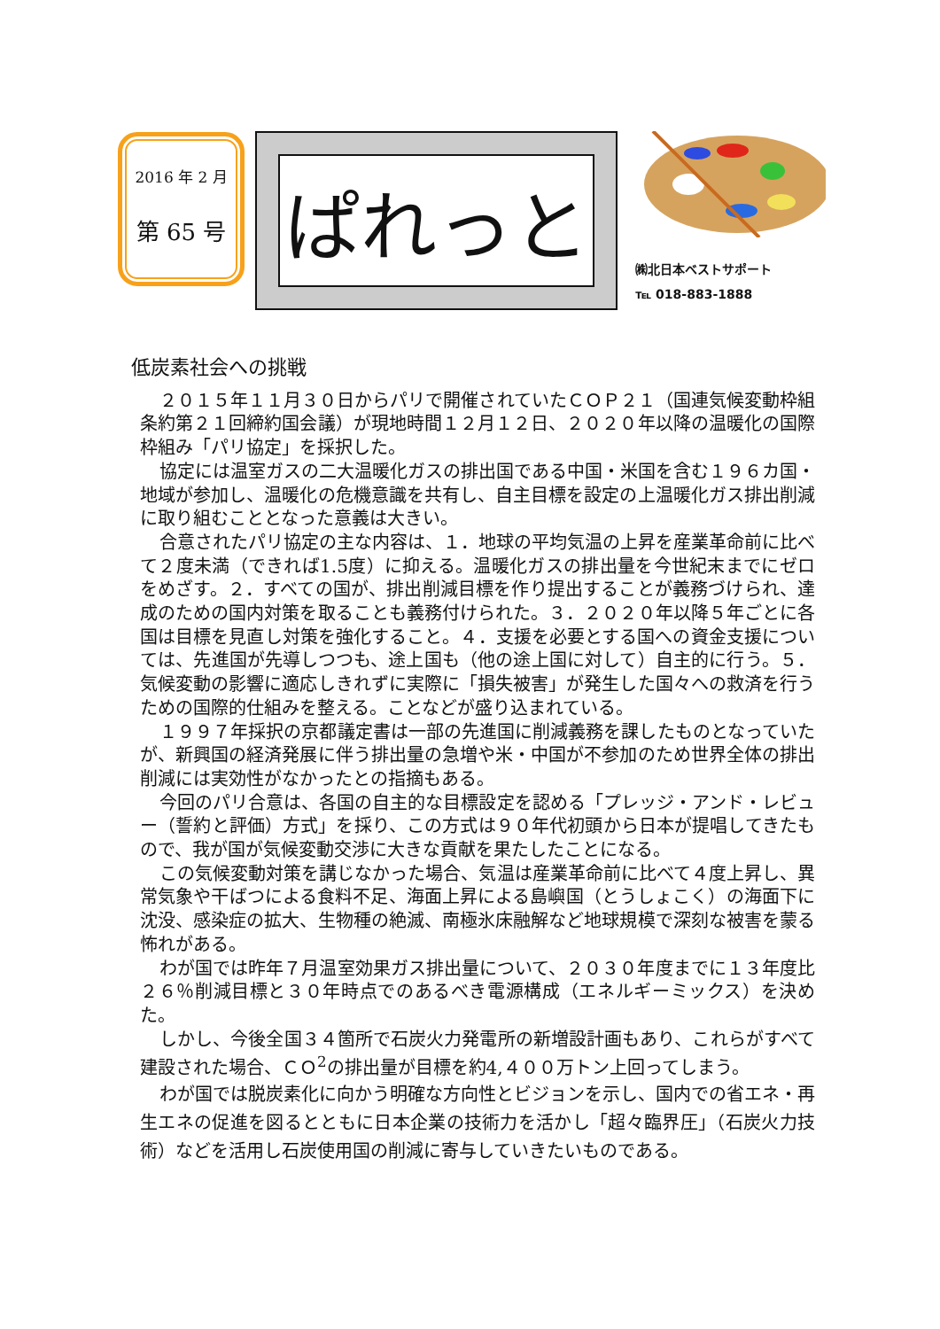2016 年 2 月
第 65 号
ぱれっと
㈱北日本ベストサポート
℡ 018-883-1888
低炭素社会への挑戦
２０１５年１１月３０日からパリで開催されていたＣＯＰ２１（国連気候変動枠組条約第２１回締約国会議）が現地時間１２月１２日、２０２０年以降の温暖化の国際枠組み「パリ協定」を採択した。
協定には温室ガスの二大温暖化ガスの排出国である中国・米国を含む１９６カ国・地域が参加し、温暖化の危機意識を共有し、自主目標を設定の上温暖化ガス排出削減に取り組むこととなった意義は大きい。
合意されたパリ協定の主な内容は、１．地球の平均気温の上昇を産業革命前に比べて２度未満（できれば1.5度）に抑える。温暖化ガスの排出量を今世紀末までにゼロをめざす。２．すべての国が、排出削減目標を作り提出することが義務づけられ、達成のための国内対策を取ることも義務付けられた。３．２０２０年以降５年ごとに各国は目標を見直し対策を強化すること。４．支援を必要とする国への資金支援については、先進国が先導しつつも、途上国も（他の途上国に対して）自主的に行う。５．気候変動の影響に適応しきれずに実際に「損失被害」が発生した国々への救済を行うための国際的仕組みを整える。ことなどが盛り込まれている。
１９９７年採択の京都議定書は一部の先進国に削減義務を課したものとなっていたが、新興国の経済発展に伴う排出量の急増や米・中国が不参加のため世界全体の排出削減には実効性がなかったとの指摘もある。
今回のパリ合意は、各国の自主的な目標設定を認める「プレッジ・アンド・レビュー（誓約と評価）方式」を採り、この方式は９０年代初頭から日本が提唱してきたもので、我が国が気候変動交渉に大きな貢献を果たしたことになる。
この気候変動対策を講じなかった場合、気温は産業革命前に比べて４度上昇し、異常気象や干ばつによる食料不足、海面上昇による島嶼国（とうしょこく）の海面下に沈没、感染症の拡大、生物種の絶滅、南極氷床融解など地球規模で深刻な被害を蒙る怖れがある。
わが国では昨年７月温室効果ガス排出量について、２０３０年度までに１３年度比２６％削減目標と３０年時点でのあるべき電源構成（エネルギーミックス）を決めた。
しかし、今後全国３４箇所で石炭火力発電所の新増設計画もあり、これらがすべて建設された場合、ＣＯ<sup>2</sup>の排出量が目標を約4,４００万トン上回ってしまう。
わが国では脱炭素化に向かう明確な方向性とビジョンを示し、国内での省エネ・再生エネの促進を図るとともに日本企業の技術力を活かし「超々臨界圧」（石炭火力技術）などを活用し石炭使用国の削減に寄与していきたいものである。